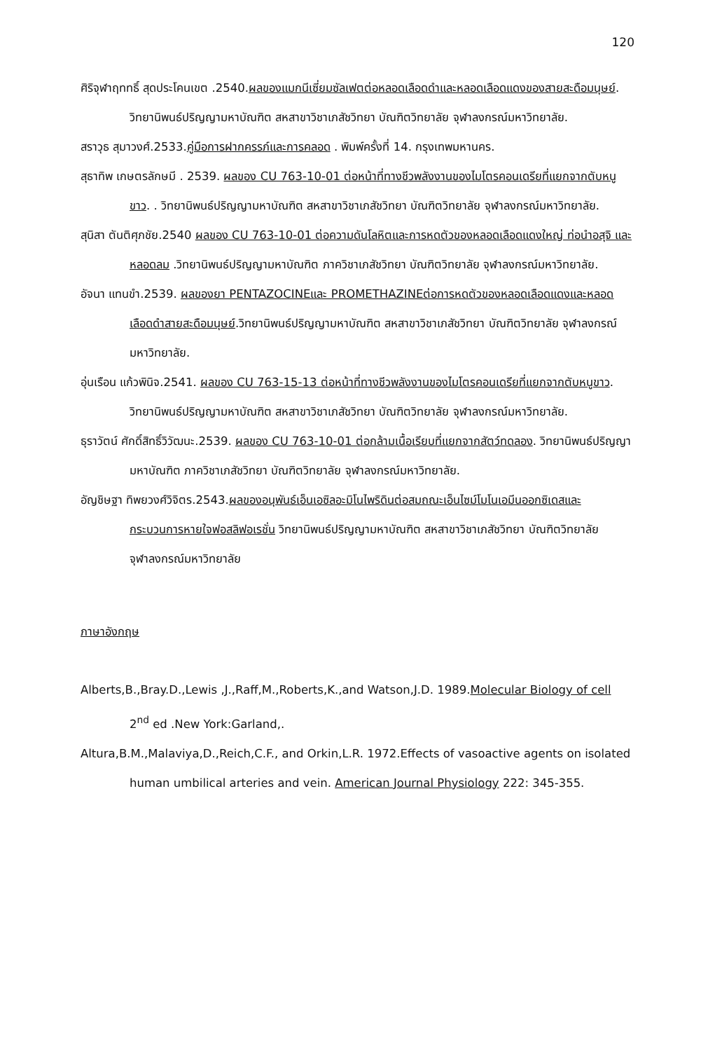120
ศิริจุฬาฤททธิ์ สุดประโคนเขต .2540.ผลของแมกนีเซี่ยมซัลเฟตต่อหลอดเลือดดำและหลอดเลือดแดงของสายสะดือมนุษย์. วิทยานิพนธ์ปริญญามหาบัณฑิต สหสาขาวิชาเภสัชวิทยา บัณฑิตวิทยาลัย จุฬาลงกรณ์มหาวิทยาลัย.
สราวุธ สุมาวงศ์.2533.คู่มือการฝากครรภ์และการคลอด . พิมพ์ครั้งที่ 14. กรุงเทพมหานคร.
สุธาทิพ เกษตรลักษมี . 2539. ผลของ CU 763-10-01 ต่อหน้าที่ทางชีวพลังงานของไมโตรคอนเดรียที่แยกจากตับหนูขาว. . วิทยานิพนธ์ปริญญามหาบัณฑิต สหสาขาวิชาเภสัชวิทยา บัณฑิตวิทยาลัย จุฬาลงกรณ์มหาวิทยาลัย.
สุนิสา ตันติศุภชัย.2540 ผลของ CU 763-10-01 ต่อความดันโลหิตและการหดตัวของหลอดเลือดแดงใหญ่ ท่อนำอสุจิ และหลอดลม .วิทยานิพนธ์ปริญญามหาบัณฑิต ภาควิชาเภสัชวิทยา บัณฑิตวิทยาลัย จุฬาลงกรณ์มหาวิทยาลัย.
อัจนา แทนขำ.2539. ผลของยา PENTAZOCINEและ PROMETHAZINEต่อการหดตัวของหลอดเลือดแดงและหลอดเลือดดำสายสะดือมนุษย์.วิทยานิพนธ์ปริญญามหาบัณฑิต สหสาขาวิชาเภสัชวิทยา บัณฑิตวิทยาลัย จุฬาลงกรณ์มหาวิทยาลัย.
อุ่นเรือน แก้วพินิจ.2541. ผลของ CU 763-15-13 ต่อหน้าที่ทางชีวพลังงานของไมโตรคอนเดรียที่แยกจากตับหนูขาว. วิทยานิพนธ์ปริญญามหาบัณฑิต สหสาขาวิชาเภสัชวิทยา บัณฑิตวิทยาลัย จุฬาลงกรณ์มหาวิทยาลัย.
ธุราวัตน์ ศักดิ์สิทธิ์วิวัฒนะ.2539. ผลของ CU 763-10-01 ต่อกล้ามเนื้อเรียบที่แยกจากสัตว์ทดลอง. วิทยานิพนธ์ปริญญามหาบัณฑิต ภาควิชาเภสัชวิทยา บัณฑิตวิทยาลัย จุฬาลงกรณ์มหาวิทยาลัย.
อัญชิษฐา ทิพยวงศ์วิจิตร.2543.ผลของอนุพันธ์เอ็นเอซิลอะมิโนไพริดินต่อสมถณะเอ็นไซม์โมโนเอมีนออกซิเดสและกระบวนการหายใจฟอสลิฟอเรชั่น วิทยานิพนธ์ปริญญามหาบัณฑิต สหสาขาวิชาเภสัชวิทยา บัณฑิตวิทยาลัย จุฬาลงกรณ์มหาวิทยาลัย
ภาษาอังกฤษ
Alberts,B.,Bray.D.,Lewis ,J.,Raff,M.,Roberts,K.,and Watson,J.D. 1989.Molecular Biology of cell 2<sup>nd</sup> ed .New York:Garland,.
Altura,B.M.,Malaviya,D.,Reich,C.F., and Orkin,L.R. 1972.Effects of vasoactive agents on isolated human umbilical arteries and vein. American Journal Physiology 222: 345-355.